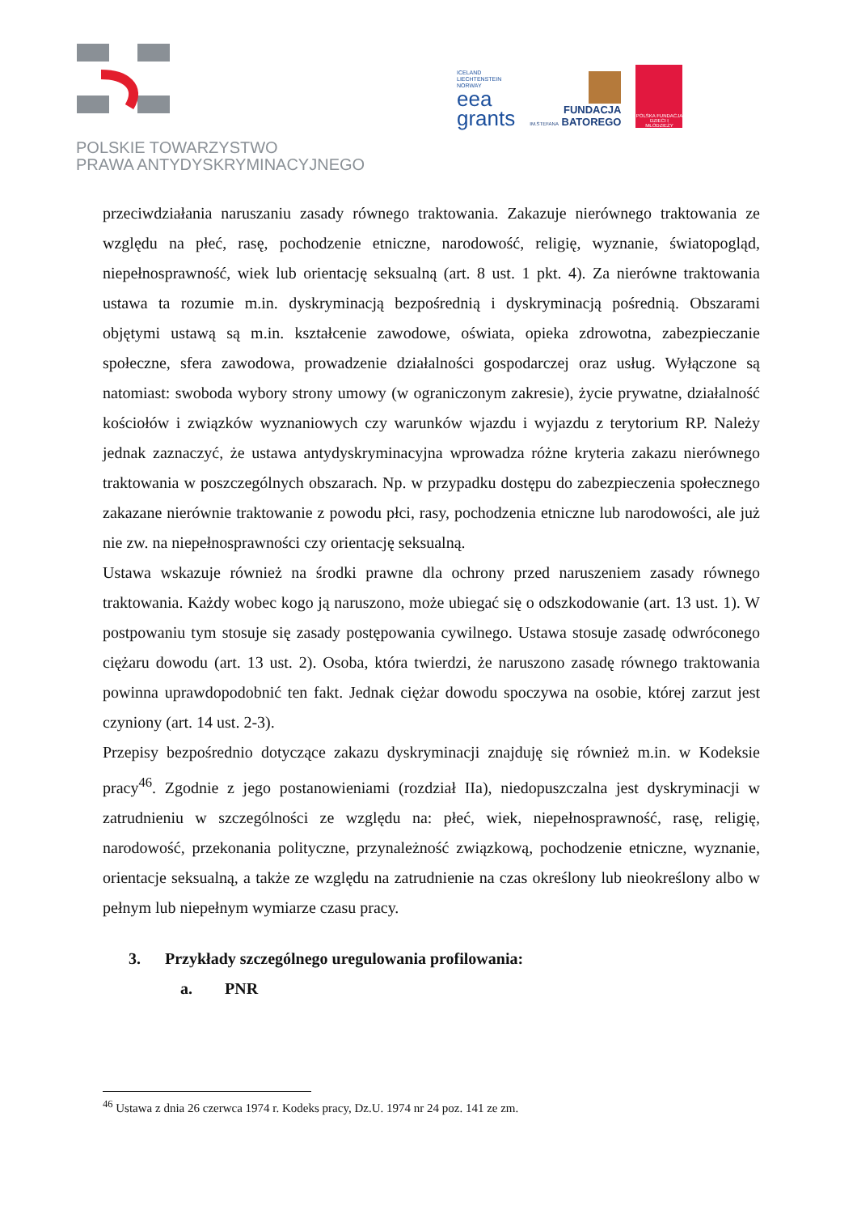POLSKIE TOWARZYSTWO
PRAWA ANTYDYSKRYMINACYJNEGO
ICELAND
LIECHTENSTEIN
NORWAY
eea
grants
FUNDACJA
IM.STEFANA BATOREGO
POLSKA FUNDACJA DZIECI I MŁODZIEŻY
przeciwdziałania naruszaniu zasady równego traktowania. Zakazuje nierównego traktowania ze względu na płeć, rasę, pochodzenie etniczne, narodowość, religię, wyznanie, światopogląd, niepełnosprawność, wiek lub orientację seksualną (art. 8 ust. 1 pkt. 4). Za nierówne traktowania ustawa ta rozumie m.in. dyskryminacją bezpośrednią i dyskryminacją pośrednią. Obszarami objętymi ustawą są m.in. kształcenie zawodowe, oświata, opieka zdrowotna, zabezpieczanie społeczne, sfera zawodowa, prowadzenie działalności gospodarczej oraz usług. Wyłączone są natomiast: swoboda wybory strony umowy (w ograniczonym zakresie), życie prywatne, działalność kościołów i związków wyznaniowych czy warunków wjazdu i wyjazdu z terytorium RP. Należy jednak zaznaczyć, że ustawa antydyskryminacyjna wprowadza różne kryteria zakazu nierównego traktowania w poszczególnych obszarach. Np. w przypadku dostępu do zabezpieczenia społecznego zakazane nierównie traktowanie z powodu płci, rasy, pochodzenia etniczne lub narodowości, ale już nie zw. na niepełnosprawności czy orientację seksualną.
Ustawa wskazuje również na środki prawne dla ochrony przed naruszeniem zasady równego traktowania. Każdy wobec kogo ją naruszono, może ubiegać się o odszkodowanie (art. 13 ust. 1). W postpowaniu tym stosuje się zasady postępowania cywilnego. Ustawa stosuje zasadę odwróconego ciężaru dowodu (art. 13 ust. 2). Osoba, która twierdzi, że naruszono zasadę równego traktowania powinna uprawdopodobnić ten fakt. Jednak ciężar dowodu spoczywa na osobie, której zarzut jest czyniony (art. 14 ust. 2-3).
Przepisy bezpośrednio dotyczące zakazu dyskryminacji znajduję się również m.in. w Kodeksie pracy<sup>46</sup>. Zgodnie z jego postanowieniami (rozdział IIa), niedopuszczalna jest dyskryminacji w zatrudnieniu w szczególności ze względu na: płeć, wiek, niepełnosprawność, rasę, religię, narodowość, przekonania polityczne, przynależność związkową, pochodzenie etniczne, wyznanie, orientacje seksualną, a także ze względu na zatrudnienie na czas określony lub nieokreślony albo w pełnym lub niepełnym wymiarze czasu pracy.
3. Przykłady szczególnego uregulowania profilowania:
a. PNR
<sup>46</sup> Ustawa z dnia 26 czerwca 1974 r. Kodeks pracy, Dz.U. 1974 nr 24 poz. 141 ze zm.